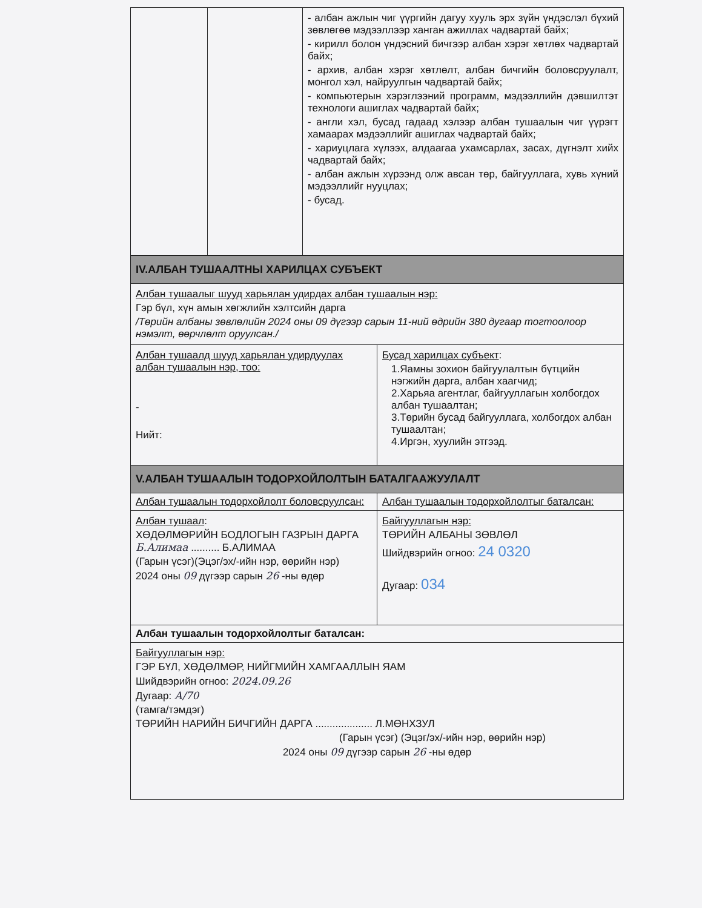| | | - албан ажлын чиг үүргийн дагуу хууль эрх зүйн үндэслэл бүхий зөвлөгөө мэдээллээр ханган ажиллах чадвартай байх; - кирилл болон үндэсний бичгээр албан хэрэг хөтлөх чадвартай байх; - архив, албан хэрэг хөтлөлт, албан бичгийн боловсруулалт, монгол хэл, найруулгын чадвартай байх; - компьютерын хэрэглээний программ, мэдээллийн дэвшилтэт технологи ашиглах чадвартай байх; - англи хэл, бусад гадаад хэлээр албан тушаалын чиг үүрэгт хамаарах мэдээллийг ашиглах чадвартай байх; - хариуцлага хүлээх, алдаагаа ухамсарлах, засах, дүгнэлт хийх чадвартай байх; - албан ажлын хүрээнд олж авсан төр, байгууллага, хувь хүний мэдээллийг нууцлах; - бусад. |
| IV.АЛБАН ТУШААЛТНЫ ХАРИЛЦАХ СУБЪЕКТ | |
| Албан тушаалыг шууд харьялан удирдах албан тушаалын нэр: Гэр бүл, хүн амын хөгжлийн хэлтсийн дарга /Төрийн албаны зөвлөлийн 2024 оны 09 дүгээр сарын 11-ний өдрийн 380 дугаар тогтоолоор нэмэлт, өөрчлөлт оруулсан./ | |
| Албан тушаалд шууд харьялан удирдуулах албан тушаалын нэр, тоо: - Нийт: | Бусад харилцах субъект : 1.Яамны зохион байгуулалтын бүтцийн нэгжийн дарга, албан хаагчид; 2.Харьяа агентлаг, байгууллагын холбогдох албан тушаалтан; 3.Төрийн бусад байгууллага, холбогдох албан тушаалтан; 4.Иргэн, хуулийн этгээд. |
| V.АЛБАН ТУШААЛЫН ТОДОРХОЙЛОЛТЫН БАТАЛГААЖУУЛАЛТ | |
| Албан тушаалын тодорхойлолт боловсруулсан: | Албан тушаалын тодорхойлолтыг баталсан: |
| Албан тушаал : ХӨДӨЛМӨРИЙН БОДЛОГЫН ГАЗРЫН ДАРГА Б.Алимаа .......... Б.АЛИМАА (Гарын үсэг)(Эцэг/эх/-ийн нэр, өөрийн нэр) 2024 оны 09 дүгээр сарын 26 -ны өдөр | Байгууллагын нэр: ТӨРИЙН АЛБАНЫ ЗӨВЛӨЛ Шийдвэрийн огноо: 24 0320 Дугаар: 034 |
| Албан тушаалын тодорхойлолтыг баталсан: | |
| Байгууллагын нэр: ГЭР БҮЛ, ХӨДӨЛМӨР, НИЙГМИЙН ХАМГААЛЛЫН ЯАМ Шийдвэрийн огноо: 2024.09.26 Дугаар: А/70 (тамга/тэмдэг) ТӨРИЙН НАРИЙН БИЧГИЙН ДАРГА .................... Л.МӨНХЗУЛ (Гарын үсэг) (Эцэг/эх/-ийн нэр, өөрийн нэр) 2024 оны 09 дүгээр сарын 26 -ны өдөр | |